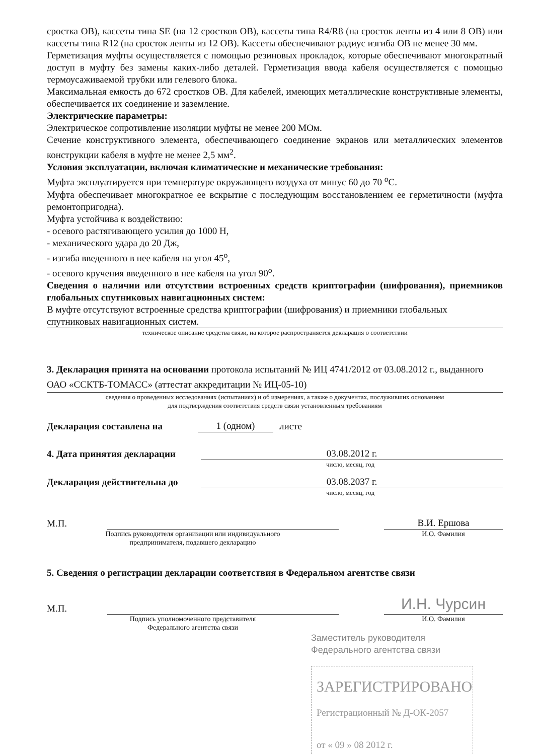сростка ОВ), кассеты типа SE (на 12 сростков ОВ), кассеты типа R4/R8 (на сросток ленты из 4 или 8 ОВ) или кассеты типа R12 (на сросток ленты из 12 ОВ). Кассеты обеспечивают радиус изгиба ОВ не менее 30 мм.
Герметизация муфты осуществляется с помощью резиновых прокладок, которые обеспечивают многократный доступ в муфту без замены каких-либо деталей. Герметизация ввода кабеля осуществляется с помощью термоусаживаемой трубки или гелевого блока.
Максимальная емкость до 672 сростков ОВ. Для кабелей, имеющих металлические конструктивные элементы, обеспечивается их соединение и заземление.
Электрические параметры:
Электрическое сопротивление изоляции муфты не менее 200 МОм.
Сечение конструктивного элемента, обеспечивающего соединение экранов или металлических элементов конструкции кабеля в муфте не менее 2,5 мм<sup>2</sup>.
Условия эксплуатации, включая климатические и механические требования:
Муфта эксплуатируется при температуре окружающего воздуха от минус 60 до 70 <sup>о</sup>С.
Муфта обеспечивает многократное ее вскрытие с последующим восстановлением ее герметичности (муфта ремонтопригодна).
Муфта устойчива к воздействию:
- осевого растягивающего усилия до 1000 Н,
- механического удара до 20 Дж,
- изгиба введенного в нее кабеля на угол 45<sup>о</sup>,
- осевого кручения введенного в нее кабеля на угол 90<sup>о</sup>.
Сведения о наличии или отсутствии встроенных средств криптографии (шифрования), приемников глобальных спутниковых навигационных систем:
В муфте отсутствуют встроенные средства криптографии (шифрования) и приемники глобальных спутниковых навигационных систем.
техническое описание средства связи, на которое распространяется декларация о соответствии
3. Декларация принята на основании протокола испытаний № ИЦ 4741/2012 от 03.08.2012 г., выданного ОАО «ССКТБ-ТОМАСС» (аттестат аккредитации № ИЦ-05-10)
сведения о проведенных исследованиях (испытаниях) и об измерениях, а также о документах, послуживших основанием
для подтверждения соответствия средств связи установленным требованиям
Декларация составлена на 1 (одном) листе
4. Дата принятия декларации 03.08.2012 г.
число, месяц, год
Декларация действительна до 03.08.2037 г.
число, месяц, год
М.П. В.И. Ершова
Подпись руководителя организации или индивидуального
предпринимателя, подавшего декларацию И.О. Фамилия
5. Сведения о регистрации декларации соответствия в Федеральном агентстве связи
М.П. И.Н. Чурсин
Подпись уполномоченного представителя
Федерального агентства связи И.О. Фамилия
Заместитель руководителя
Федерального агентства связи
ЗАРЕГИСТРИРОВАНО
Регистрационный № Д-ОК-2057
от « 09 » 08 2012 г.